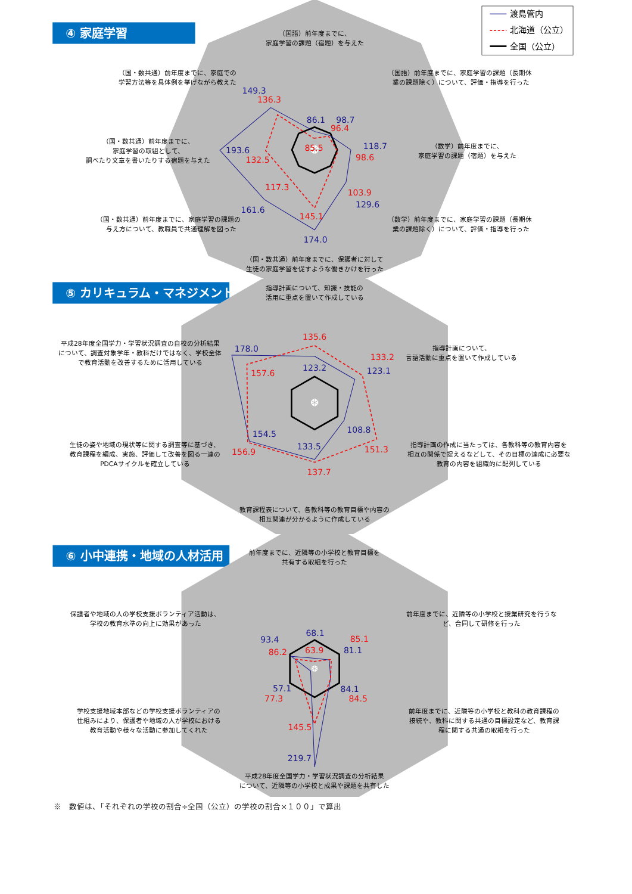④ 家庭学習
渡島管内
北海道（公立）
全国（公立）
（国語）前年度までに、
家庭学習の課題（宿題）を与えた
（国語）前年度までに、家庭学習の課題（長期休
業の課題除く）について、評価・指導を行った
（数学）前年度までに、
家庭学習の課題（宿題）を与えた
（数学）前年度までに、家庭学習の課題（長期休
業の課題除く）について、評価・指導を行った
（国・数共通）前年度までに、保護者に対して
生徒の家庭学習を促すような働きかけを行った
（国・数共通）前年度までに、家庭学習の課題の
与え方について、教職員で共通理解を図った
（国・数共通）前年度までに、
家庭学習の取組として、
調べたり文章を書いたりする宿題を与えた
（国・数共通）前年度までに、家庭での
学習方法等を具体例を挙げながら教えた
86.1
85.5
98.7
96.4
118.7
98.6
103.9
129.6
145.1
174.0
117.3
161.6
193.6
132.5
149.3
136.3
⑤ カリキュラム・マネジメント
指導計画について、知識・技能の
活用に重点を置いて作成している
指導計画について、
言語活動に重点を置いて作成している
指導計画の作成に当たっては、各教科等の教育内容を
相互の関係で捉えるなどして、その目標の達成に必要な
教育の内容を組織的に配列している
教育課程表について、各教科等の教育目標や内容の
相互関連が分かるように作成している
生徒の姿や地域の現状等に関する調査等に基づき、
教育課程を編成、実施、評価して改善を図る一連の
PDCAサイクルを確立している
平成28年度全国学力・学習状況調査の自校の分析結果
について、調査対象学年・教科だけではなく、学校全体
で教育活動を改善するために活用している
135.6
123.2
133.2
123.1
108.8
151.3
133.5
137.7
154.5
156.9
178.0
157.6
⑥ 小中連携・地域の人材活用
前年度までに、近隣等の小学校と教育目標を
共有する取組を行った
前年度までに、近隣等の小学校と授業研究を行うな
ど、合同して研修を行った
前年度までに、近隣等の小学校と教科の教育課程の
接続や、教科に関する共通の目標設定など、教育課
程に関する共通の取組を行った
平成28年度全国学力・学習状況調査の分析結果
について、近隣等の小学校と成果や課題を共有した
学校支援地域本部などの学校支援ボランティアの
仕組みにより、保護者や地域の人が学校における
教育活動や様々な活動に参加してくれた
保護者や地域の人の学校支援ボランティア活動は、
学校の教育水準の向上に効果があった
68.1
63.9
85.1
81.1
84.1
84.5
145.5
219.7
57.1
77.3
93.4
86.2
※　数値は、「それぞれの学校の割合÷全国（公立）の学校の割合×１００」で算出